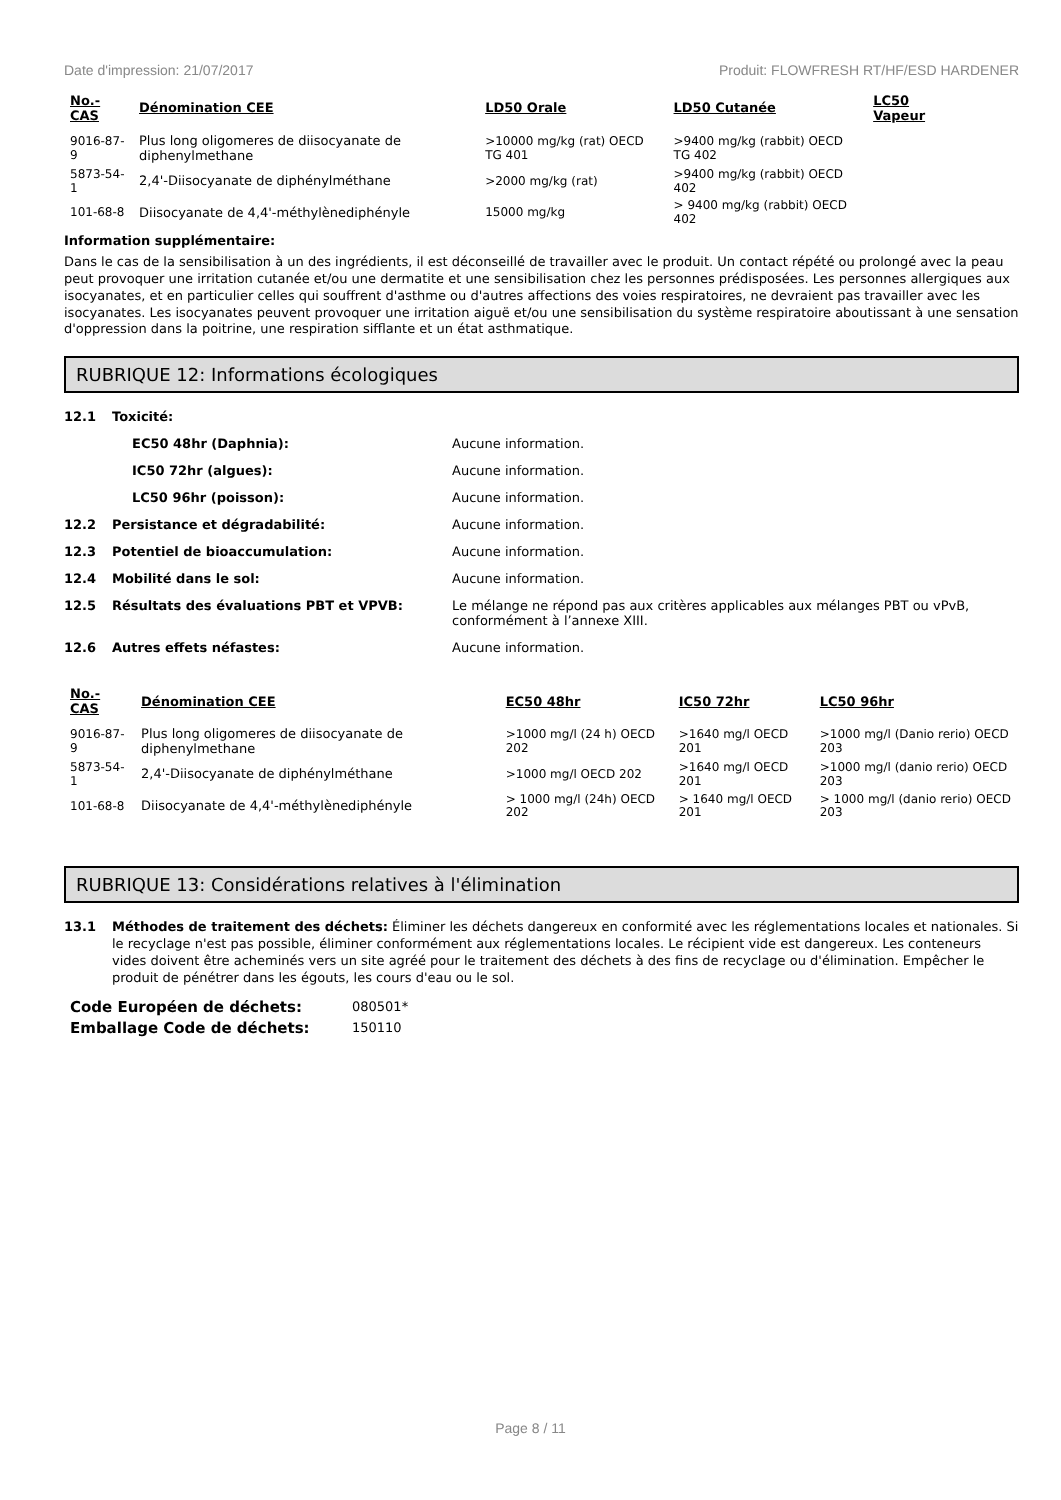Date d'impression: 21/07/2017 Produit: FLOWFRESH RT/HF/ESD HARDENER
| No.-CAS | Dénomination CEE | LD50 Orale | LD50 Cutanée | LC50 Vapeur |
| --- | --- | --- | --- | --- |
| 9016-87-9 | Plus long oligomeres de diisocyanate de diphenylmethane | >10000 mg/kg (rat) OECD TG 401 | >9400 mg/kg (rabbit) OECD TG 402 | |
| 5873-54-1 | 2,4'-Diisocyanate de diphénylméthane | >2000 mg/kg (rat) | >9400 mg/kg (rabbit) OECD 402 | |
| 101-68-8 | Diisocyanate de 4,4'-méthylènediphényle | 15000 mg/kg | > 9400 mg/kg (rabbit) OECD 402 | |
Information supplémentaire:
Dans le cas de la sensibilisation à un des ingrédients, il est déconseillé de travailler avec le produit. Un contact répété ou prolongé avec la peau peut provoquer une irritation cutanée et/ou une dermatite et une sensibilisation chez les personnes prédisposées. Les personnes allergiques aux isocyanates, et en particulier celles qui souffrent d'asthme ou d'autres affections des voies respiratoires, ne devraient pas travailler avec les isocyanates. Les isocyanates peuvent provoquer une irritation aiguë et/ou une sensibilisation du système respiratoire aboutissant à une sensation d'oppression dans la poitrine, une respiration sifflante et un état asthmatique.
RUBRIQUE 12: Informations écologiques
12.1 Toxicité:
EC50 48hr (Daphnia): Aucune information.
IC50 72hr (algues): Aucune information.
LC50 96hr (poisson): Aucune information.
12.2 Persistance et dégradabilité: Aucune information.
12.3 Potentiel de bioaccumulation: Aucune information.
12.4 Mobilité dans le sol: Aucune information.
12.5 Résultats des évaluations PBT et VPVB: Le mélange ne répond pas aux critères applicables aux mélanges PBT ou vPvB, conformément à l’annexe XIII.
12.6 Autres effets néfastes: Aucune information.
| No.-CAS | Dénomination CEE | EC50 48hr | IC50 72hr | LC50 96hr |
| --- | --- | --- | --- | --- |
| 9016-87-9 | Plus long oligomeres de diisocyanate de diphenylmethane | >1000 mg/l (24 h) OECD 202 | >1640 mg/l OECD 201 | >1000 mg/l (Danio rerio) OECD 203 |
| 5873-54-1 | 2,4'-Diisocyanate de diphénylméthane | >1000 mg/l OECD 202 | >1640 mg/l OECD 201 | >1000 mg/l (danio rerio) OECD 203 |
| 101-68-8 | Diisocyanate de 4,4'-méthylènediphényle | > 1000 mg/l (24h) OECD 202 | > 1640 mg/l OECD 201 | > 1000 mg/l (danio rerio) OECD 203 |
RUBRIQUE 13: Considérations relatives à l'élimination
13.1
Méthodes de traitement des déchets: Éliminer les déchets dangereux en conformité avec les réglementations locales et nationales. Si le recyclage n'est pas possible, éliminer conformément aux réglementations locales. Le récipient vide est dangereux. Les conteneurs vides doivent être acheminés vers un site agréé pour le traitement des déchets à des fins de recyclage ou d'élimination. Empêcher le produit de pénétrer dans les égouts, les cours d'eau ou le sol.
| Code Européen de déchets: | 080501* |
| Emballage Code de déchets: | 150110 |
Page 8 / 11